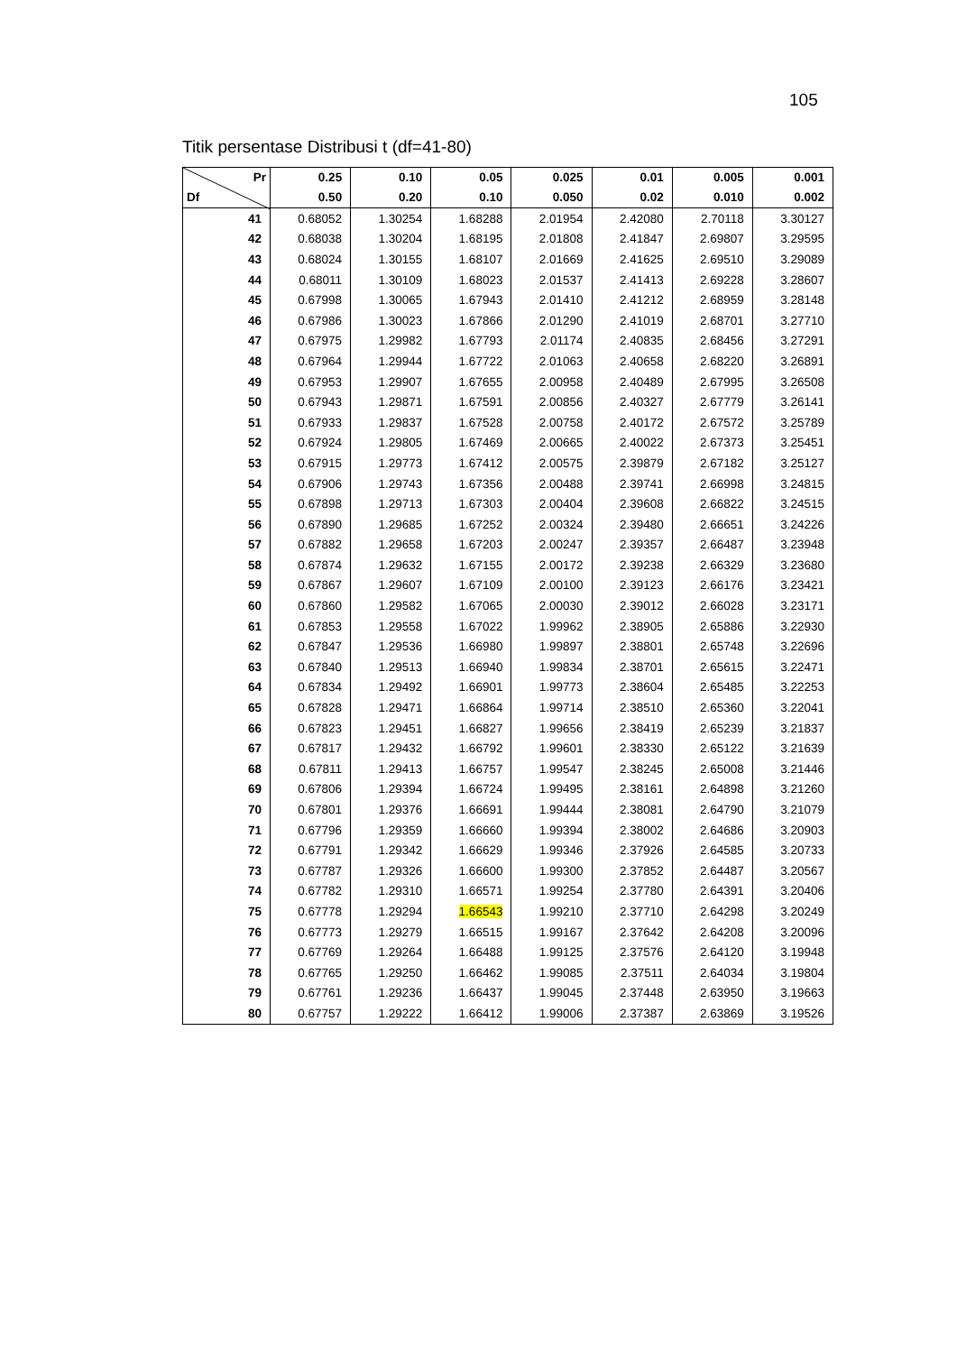105
Titik persentase Distribusi t (df=41-80)
| Pr Df | 0.25 0.50 | 0.10 0.20 | 0.05 0.10 | 0.025 0.050 | 0.01 0.02 | 0.005 0.010 | 0.001 0.002 |
| --- | --- | --- | --- | --- | --- | --- | --- |
| 41 | 0.68052 | 1.30254 | 1.68288 | 2.01954 | 2.42080 | 2.70118 | 3.30127 |
| 42 | 0.68038 | 1.30204 | 1.68195 | 2.01808 | 2.41847 | 2.69807 | 3.29595 |
| 43 | 0.68024 | 1.30155 | 1.68107 | 2.01669 | 2.41625 | 2.69510 | 3.29089 |
| 44 | 0.68011 | 1.30109 | 1.68023 | 2.01537 | 2.41413 | 2.69228 | 3.28607 |
| 45 | 0.67998 | 1.30065 | 1.67943 | 2.01410 | 2.41212 | 2.68959 | 3.28148 |
| 46 | 0.67986 | 1.30023 | 1.67866 | 2.01290 | 2.41019 | 2.68701 | 3.27710 |
| 47 | 0.67975 | 1.29982 | 1.67793 | 2.01174 | 2.40835 | 2.68456 | 3.27291 |
| 48 | 0.67964 | 1.29944 | 1.67722 | 2.01063 | 2.40658 | 2.68220 | 3.26891 |
| 49 | 0.67953 | 1.29907 | 1.67655 | 2.00958 | 2.40489 | 2.67995 | 3.26508 |
| 50 | 0.67943 | 1.29871 | 1.67591 | 2.00856 | 2.40327 | 2.67779 | 3.26141 |
| 51 | 0.67933 | 1.29837 | 1.67528 | 2.00758 | 2.40172 | 2.67572 | 3.25789 |
| 52 | 0.67924 | 1.29805 | 1.67469 | 2.00665 | 2.40022 | 2.67373 | 3.25451 |
| 53 | 0.67915 | 1.29773 | 1.67412 | 2.00575 | 2.39879 | 2.67182 | 3.25127 |
| 54 | 0.67906 | 1.29743 | 1.67356 | 2.00488 | 2.39741 | 2.66998 | 3.24815 |
| 55 | 0.67898 | 1.29713 | 1.67303 | 2.00404 | 2.39608 | 2.66822 | 3.24515 |
| 56 | 0.67890 | 1.29685 | 1.67252 | 2.00324 | 2.39480 | 2.66651 | 3.24226 |
| 57 | 0.67882 | 1.29658 | 1.67203 | 2.00247 | 2.39357 | 2.66487 | 3.23948 |
| 58 | 0.67874 | 1.29632 | 1.67155 | 2.00172 | 2.39238 | 2.66329 | 3.23680 |
| 59 | 0.67867 | 1.29607 | 1.67109 | 2.00100 | 2.39123 | 2.66176 | 3.23421 |
| 60 | 0.67860 | 1.29582 | 1.67065 | 2.00030 | 2.39012 | 2.66028 | 3.23171 |
| 61 | 0.67853 | 1.29558 | 1.67022 | 1.99962 | 2.38905 | 2.65886 | 3.22930 |
| 62 | 0.67847 | 1.29536 | 1.66980 | 1.99897 | 2.38801 | 2.65748 | 3.22696 |
| 63 | 0.67840 | 1.29513 | 1.66940 | 1.99834 | 2.38701 | 2.65615 | 3.22471 |
| 64 | 0.67834 | 1.29492 | 1.66901 | 1.99773 | 2.38604 | 2.65485 | 3.22253 |
| 65 | 0.67828 | 1.29471 | 1.66864 | 1.99714 | 2.38510 | 2.65360 | 3.22041 |
| 66 | 0.67823 | 1.29451 | 1.66827 | 1.99656 | 2.38419 | 2.65239 | 3.21837 |
| 67 | 0.67817 | 1.29432 | 1.66792 | 1.99601 | 2.38330 | 2.65122 | 3.21639 |
| 68 | 0.67811 | 1.29413 | 1.66757 | 1.99547 | 2.38245 | 2.65008 | 3.21446 |
| 69 | 0.67806 | 1.29394 | 1.66724 | 1.99495 | 2.38161 | 2.64898 | 3.21260 |
| 70 | 0.67801 | 1.29376 | 1.66691 | 1.99444 | 2.38081 | 2.64790 | 3.21079 |
| 71 | 0.67796 | 1.29359 | 1.66660 | 1.99394 | 2.38002 | 2.64686 | 3.20903 |
| 72 | 0.67791 | 1.29342 | 1.66629 | 1.99346 | 2.37926 | 2.64585 | 3.20733 |
| 73 | 0.67787 | 1.29326 | 1.66600 | 1.99300 | 2.37852 | 2.64487 | 3.20567 |
| 74 | 0.67782 | 1.29310 | 1.66571 | 1.99254 | 2.37780 | 2.64391 | 3.20406 |
| 75 | 0.67778 | 1.29294 | 1.66543 | 1.99210 | 2.37710 | 2.64298 | 3.20249 |
| 76 | 0.67773 | 1.29279 | 1.66515 | 1.99167 | 2.37642 | 2.64208 | 3.20096 |
| 77 | 0.67769 | 1.29264 | 1.66488 | 1.99125 | 2.37576 | 2.64120 | 3.19948 |
| 78 | 0.67765 | 1.29250 | 1.66462 | 1.99085 | 2.37511 | 2.64034 | 3.19804 |
| 79 | 0.67761 | 1.29236 | 1.66437 | 1.99045 | 2.37448 | 2.63950 | 3.19663 |
| 80 | 0.67757 | 1.29222 | 1.66412 | 1.99006 | 2.37387 | 2.63869 | 3.19526 |